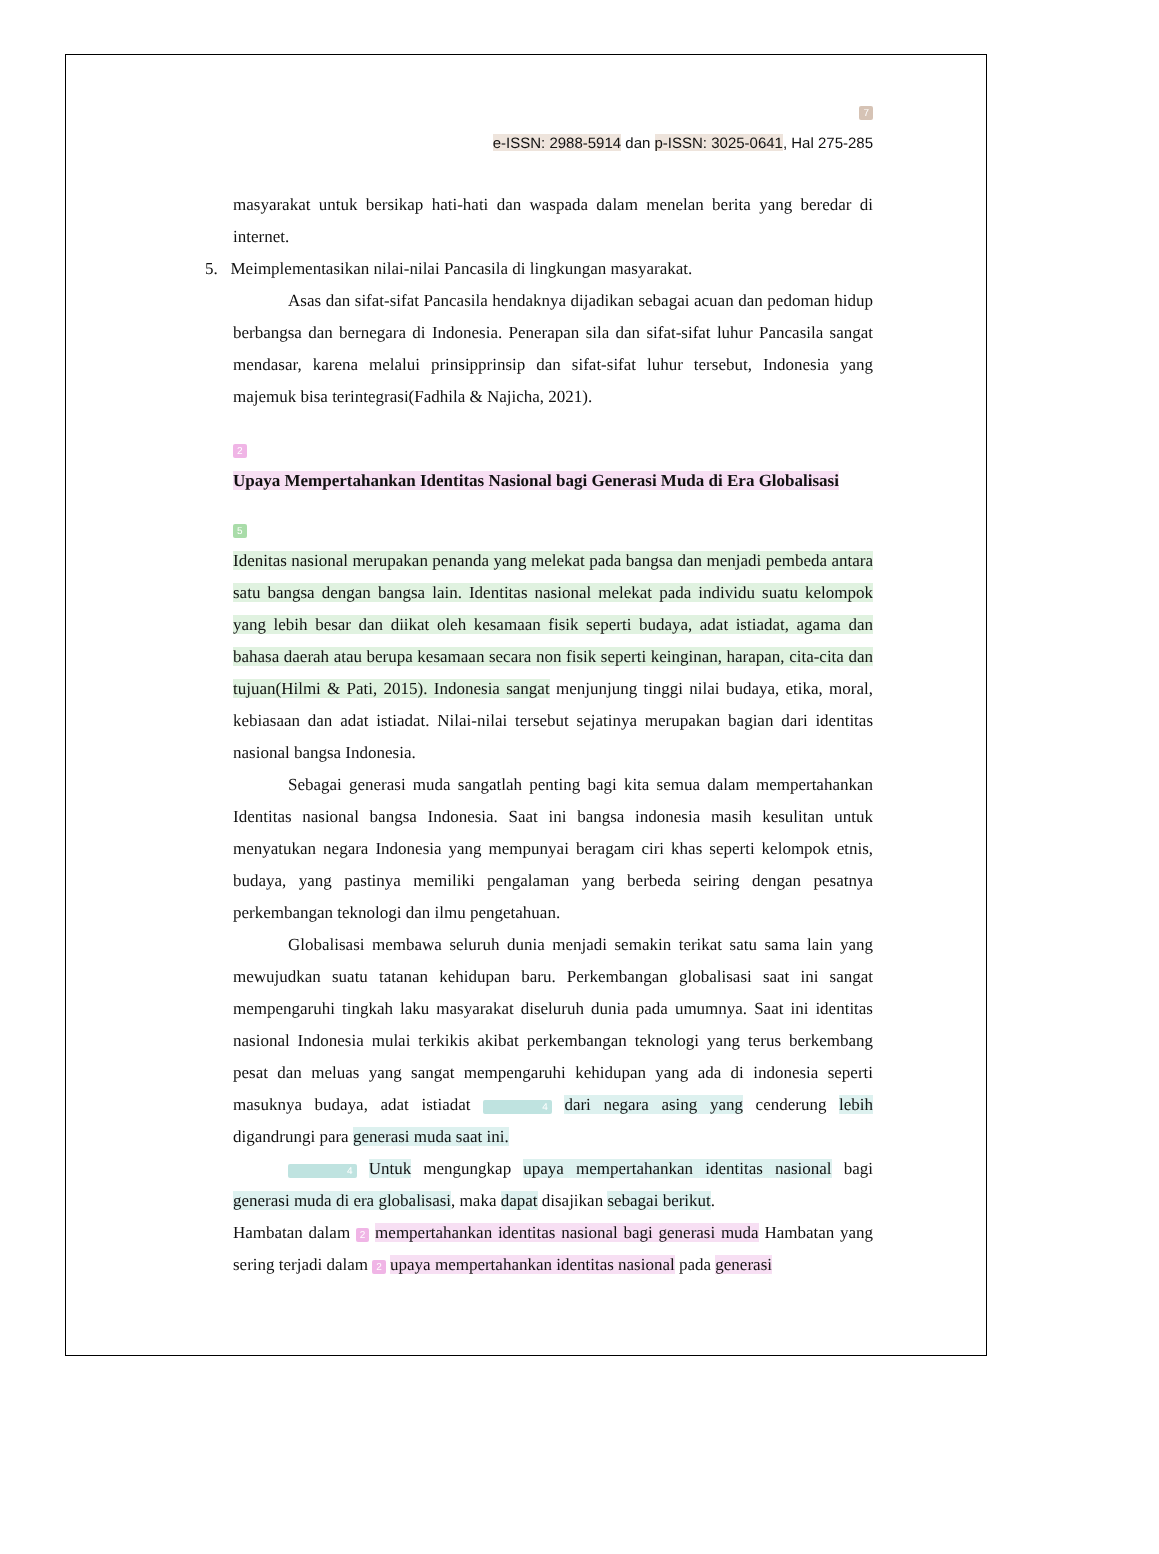7
e-ISSN: 2988-5914 dan p-ISSN: 3025-0641, Hal 275-285
masyarakat untuk bersikap hati-hati dan waspada dalam menelan berita yang beredar di internet.
5. Meimplementasikan nilai-nilai Pancasila di lingkungan masyarakat.
Asas dan sifat-sifat Pancasila hendaknya dijadikan sebagai acuan dan pedoman hidup berbangsa dan bernegara di Indonesia. Penerapan sila dan sifat-sifat luhur Pancasila sangat mendasar, karena melalui prinsipprinsip dan sifat-sifat luhur tersebut, Indonesia yang majemuk bisa terintegrasi(Fadhila & Najicha, 2021).
2
Upaya Mempertahankan Identitas Nasional bagi Generasi Muda di Era Globalisasi
5
Idenitas nasional merupakan penanda yang melekat pada bangsa dan menjadi pembeda antara satu bangsa dengan bangsa lain. Identitas nasional melekat pada individu suatu kelompok yang lebih besar dan diikat oleh kesamaan fisik seperti budaya, adat istiadat, agama dan bahasa daerah atau berupa kesamaan secara non fisik seperti keinginan, harapan, cita-cita dan tujuan(Hilmi & Pati, 2015). Indonesia sangat menjunjung tinggi nilai budaya, etika, moral, kebiasaan dan adat istiadat. Nilai-nilai tersebut sejatinya merupakan bagian dari identitas nasional bangsa Indonesia.
Sebagai generasi muda sangatlah penting bagi kita semua dalam mempertahankan Identitas nasional bangsa Indonesia. Saat ini bangsa indonesia masih kesulitan untuk menyatukan negara Indonesia yang mempunyai beragam ciri khas seperti kelompok etnis, budaya, yang pastinya memiliki pengalaman yang berbeda seiring dengan pesatnya perkembangan teknologi dan ilmu pengetahuan.
Globalisasi membawa seluruh dunia menjadi semakin terikat satu sama lain yang mewujudkan suatu tatanan kehidupan baru. Perkembangan globalisasi saat ini sangat mempengaruhi tingkah laku masyarakat diseluruh dunia pada umumnya. Saat ini identitas nasional Indonesia mulai terkikis akibat perkembangan teknologi yang terus berkembang pesat dan meluas yang sangat mempengaruhi kehidupan yang ada di indonesia seperti masuknya budaya, adat istiadat 4 dari negara asing yang cenderung lebih digandrungi para generasi muda saat ini.
4 Untuk mengungkap upaya mempertahankan identitas nasional bagi generasi muda di era globalisasi, maka dapat disajikan sebagai berikut.
Hambatan dalam 2 mempertahankan identitas nasional bagi generasi muda Hambatan yang sering terjadi dalam 2 upaya mempertahankan identitas nasional pada generasi